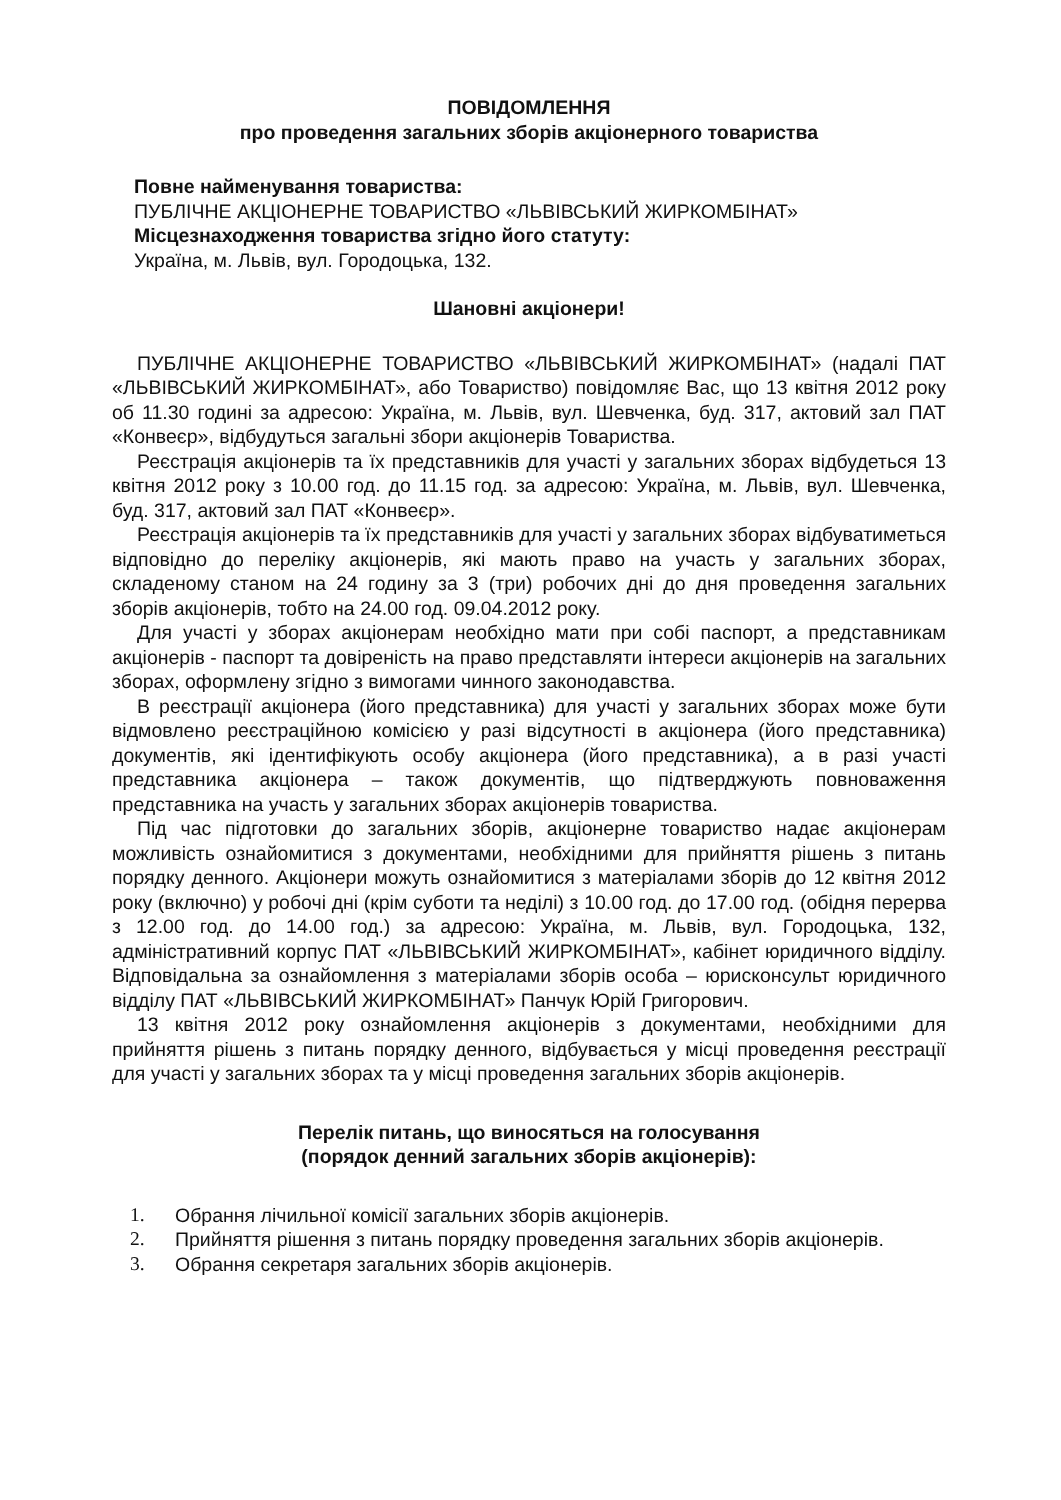ПОВІДОМЛЕННЯ
про проведення загальних зборів акціонерного товариства
Повне найменування товариства:
ПУБЛІЧНЕ АКЦІОНЕРНЕ ТОВАРИСТВО «ЛЬВІВСЬКИЙ ЖИРКОМБІНАТ»
Місцезнаходження товариства згідно його статуту:
Україна, м. Львів, вул. Городоцька, 132.
Шановні акціонери!
ПУБЛІЧНЕ АКЦІОНЕРНЕ ТОВАРИСТВО «ЛЬВІВСЬКИЙ ЖИРКОМБІНАТ» (надалі ПАТ «ЛЬВІВСЬКИЙ ЖИРКОМБІНАТ», або Товариство) повідомляє Вас, що 13 квітня 2012 року об 11.30 годині за адресою: Україна, м. Львів, вул. Шевченка, буд. 317, актовий зал ПАТ «Конвеєр», відбудуться загальні збори акціонерів Товариства.
Реєстрація акціонерів та їх представників для участі у загальних зборах відбудеться 13 квітня 2012 року з 10.00 год. до 11.15 год. за адресою: Україна, м. Львів, вул. Шевченка, буд. 317, актовий зал ПАТ «Конвеєр».
Реєстрація акціонерів та їх представників для участі у загальних зборах відбуватиметься відповідно до переліку акціонерів, які мають право на участь у загальних зборах, складеному станом на 24 годину за 3 (три) робочих дні до дня проведення загальних зборів акціонерів, тобто на 24.00 год. 09.04.2012 року.
Для участі у зборах акціонерам необхідно мати при собі паспорт, а представникам акціонерів - паспорт та довіреність на право представляти інтереси акціонерів на загальних зборах, оформлену згідно з вимогами чинного законодавства.
В реєстрації акціонера (його представника) для участі у загальних зборах може бути відмовлено реєстраційною комісією у разі відсутності в акціонера (його представника) документів, які ідентифікують особу акціонера (його представника), а в разі участі представника акціонера – також документів, що підтверджують повноваження представника на участь у загальних зборах акціонерів товариства.
Під час підготовки до загальних зборів, акціонерне товариство надає акціонерам можливість ознайомитися з документами, необхідними для прийняття рішень з питань порядку денного. Акціонери можуть ознайомитися з матеріалами зборів до 12 квітня 2012 року (включно) у робочі дні (крім суботи та неділі) з 10.00 год. до 17.00 год. (обідня перерва з 12.00 год. до 14.00 год.) за адресою: Україна, м. Львів, вул. Городоцька, 132, адміністративний корпус ПАТ «ЛЬВІВСЬКИЙ ЖИРКОМБІНАТ», кабінет юридичного відділу. Відповідальна за ознайомлення з матеріалами зборів особа – юрисконсульт юридичного відділу ПАТ «ЛЬВІВСЬКИЙ ЖИРКОМБІНАТ» Панчук Юрій Григорович.
13 квітня 2012 року ознайомлення акціонерів з документами, необхідними для прийняття рішень з питань порядку денного, відбувається у місці проведення реєстрації для участі у загальних зборах та у місці проведення загальних зборів акціонерів.
Перелік питань, що виносяться на голосування
(порядок денний загальних зборів акціонерів):
1. Обрання лічильної комісії загальних зборів акціонерів.
2. Прийняття рішення з питань порядку проведення загальних зборів акціонерів.
3. Обрання секретаря загальних зборів акціонерів.